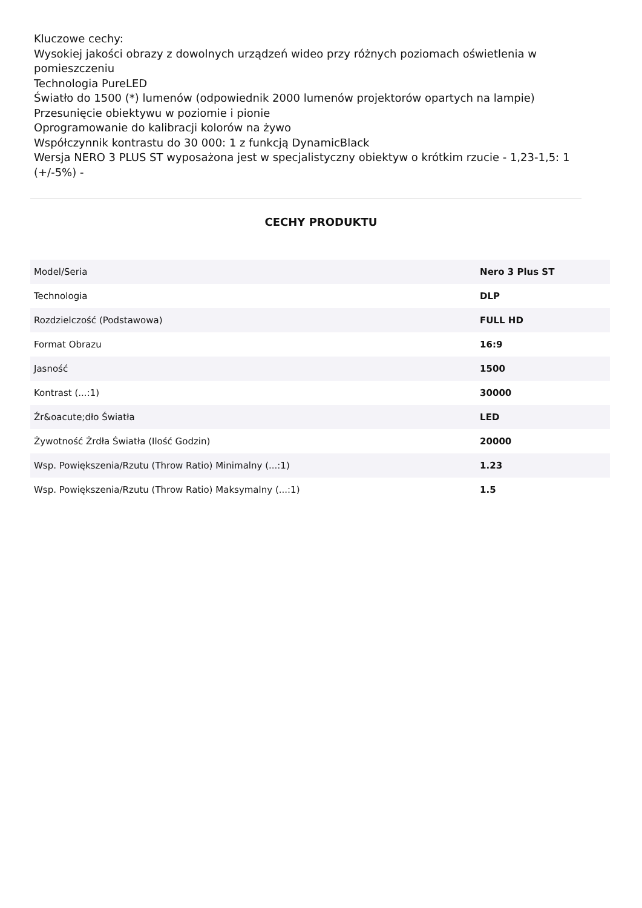Kluczowe cechy:
Wysokiej jakości obrazy z dowolnych urządzeń wideo przy różnych poziomach oświetlenia w pomieszczeniu
Technologia PureLED
Światło do 1500 (*) lumenów (odpowiednik 2000 lumenów projektorów opartych na lampie)
Przesunięcie obiektywu w poziomie i pionie
Oprogramowanie do kalibracji kolorów na żywo
Współczynnik kontrastu do 30 000: 1 z funkcją DynamicBlack
Wersja NERO 3 PLUS ST wyposażona jest w specjalistyczny obiektyw o krótkim rzucie - 1,23-1,5: 1 (+/-5%) -
CECHY PRODUKTU
| Model/Seria | Nero 3 Plus ST |
| Technologia | DLP |
| Rozdzielczość (Podstawowa) | FULL HD |
| Format Obrazu | 16:9 |
| Jasność | 1500 |
| Kontrast (...:1) | 30000 |
| Źr&oacute;dło Światła | LED |
| Żywotność Źrdła Światła (Ilość Godzin) | 20000 |
| Wsp. Powiększenia/Rzutu (Throw Ratio) Minimalny (...:1) | 1.23 |
| Wsp. Powiększenia/Rzutu (Throw Ratio) Maksymalny (...:1) | 1.5 |